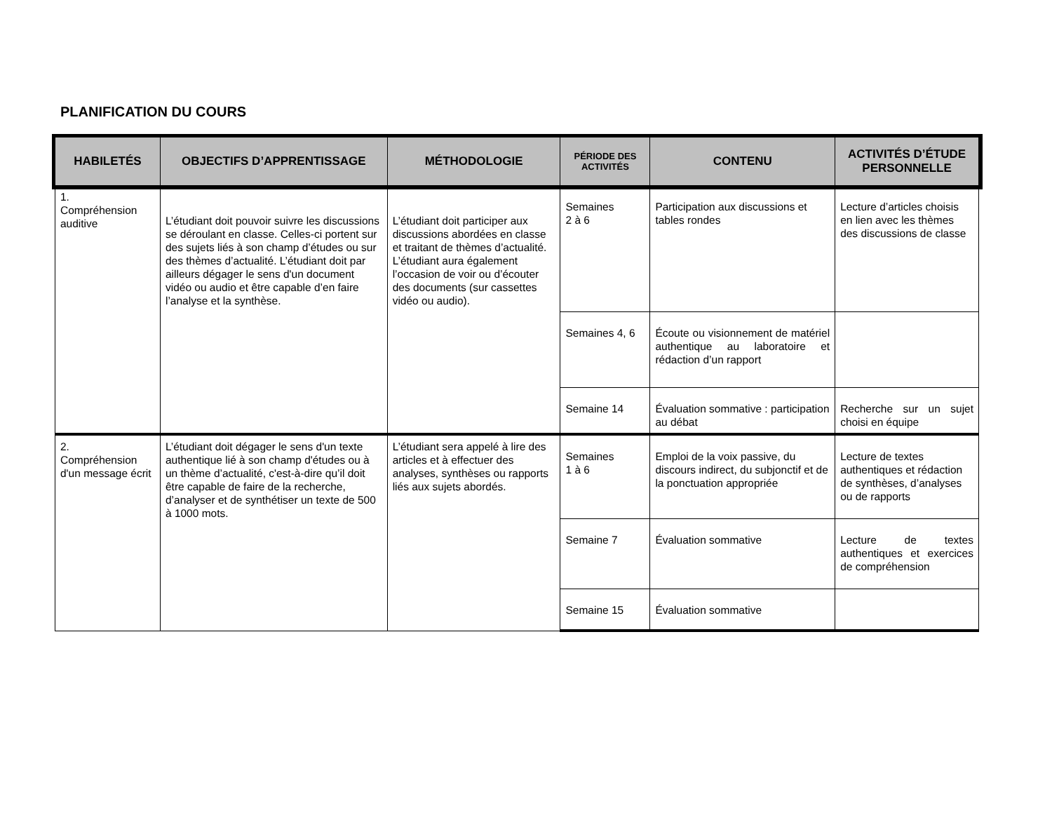PLANIFICATION DU COURS
| HABILETÉS | OBJECTIFS D’APPRENTISSAGE | MÉTHODOLOGIE | PÉRIODE DES ACTIVITÉS | CONTENU | ACTIVITÉS D’ÉTUDE PERSONNELLE |
| --- | --- | --- | --- | --- | --- |
| 1. Compréhension auditive | L’étudiant doit pouvoir suivre les discussions se déroulant en classe. Celles-ci portent sur des sujets liés à son champ d’études ou sur des thèmes d’actualité. L’étudiant doit par ailleurs dégager le sens d'un document vidéo ou audio et être capable d’en faire l’analyse et la synthèse. | L’étudiant doit participer aux discussions abordées en classe et traitant de thèmes d’actualité. L’étudiant aura également l’occasion de voir ou d’écouter des documents (sur cassettes vidéo ou audio). | Semaines 2 à 6 | Participation aux discussions et tables rondes | Lecture d’articles choisis en lien avec les thèmes des discussions de classe |
| | | | Semaines 4, 6 | Écoute ou visionnement de matériel authentique au laboratoire et rédaction d’un rapport | |
| | | | Semaine 14 | Évaluation sommative : participation au débat | Recherche sur un sujet choisi en équipe |
| 2. Compréhension d'un message écrit | L’étudiant doit dégager le sens d'un texte authentique lié à son champ d'études ou à un thème d’actualité, c'est-à-dire qu’il doit être capable de faire de la recherche, d’analyser et de synthétiser un texte de 500 à 1000 mots. | L’étudiant sera appelé à lire des articles et à effectuer des analyses, synthèses ou rapports liés aux sujets abordés. | Semaines 1 à 6 | Emploi de la voix passive, du discours indirect, du subjonctif et de la ponctuation appropriée | Lecture de textes authentiques et rédaction de synthèses, d’analyses ou de rapports |
| | | | Semaine 7 | Évaluation sommative | Lecture de textes authentiques et exercices de compréhension |
| | | | Semaine 15 | Évaluation sommative | |